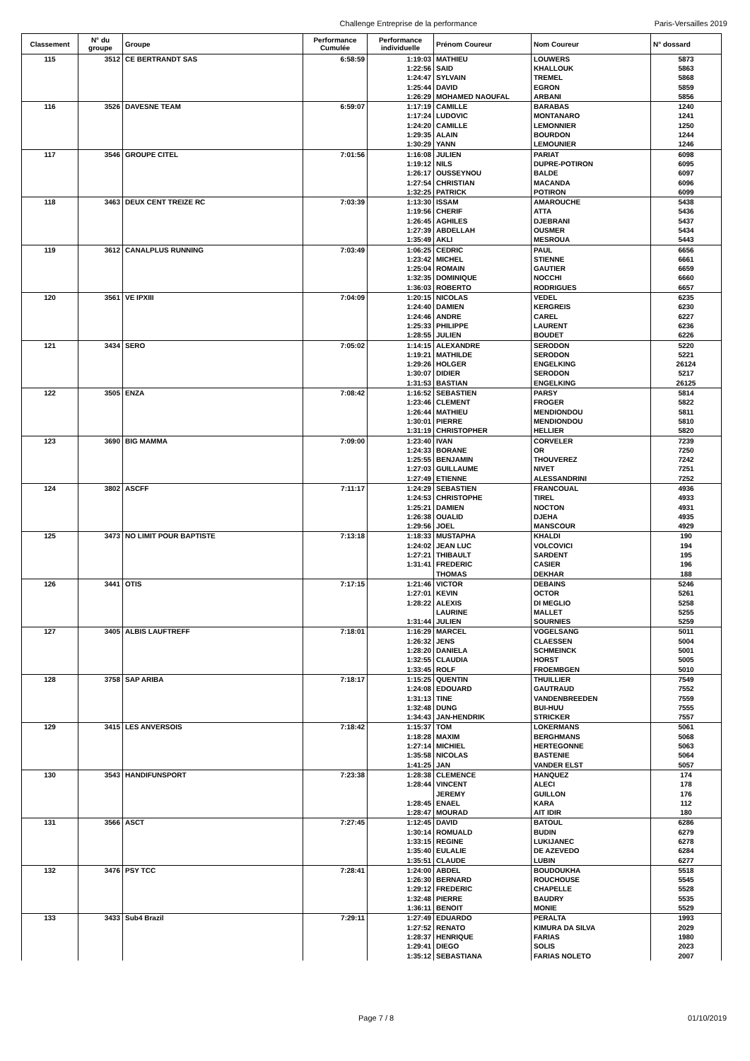Challenge Entreprise de la performance Paris-Versailles 2019
| Classement | N° du groupe | Groupe | Performance Cumulée | Performance individuelle | Prénom Coureur | Nom Coureur | N° dossard |
| --- | --- | --- | --- | --- | --- | --- | --- |
| 115 | 3512 | CE BERTRANDT SAS | 6:58:59 | 1:19:03 | MATHIEU | LOUWERS | 5873 |
| | | | | 1:22:56 | SAID | KHALLOUK | 5863 |
| | | | | 1:24:47 | SYLVAIN | TREMEL | 5868 |
| | | | | 1:25:44 | DAVID | EGRON | 5859 |
| | | | | 1:26:29 | MOHAMED NAOUFAL | ARBANI | 5856 |
| 116 | 3526 | DAVESNE TEAM | 6:59:07 | 1:17:19 | CAMILLE | BARABAS | 1240 |
| | | | | 1:17:24 | LUDOVIC | MONTANARO | 1241 |
| | | | | 1:24:20 | CAMILLE | LEMONNIER | 1250 |
| | | | | 1:29:35 | ALAIN | BOURDON | 1244 |
| | | | | 1:30:29 | YANN | LEMOUNIER | 1246 |
| 117 | 3546 | GROUPE CITEL | 7:01:56 | 1:16:08 | JULIEN | PARIAT | 6098 |
| | | | | 1:19:12 | NILS | DUPRE-POTIRON | 6095 |
| | | | | 1:26:17 | OUSSEYNOU | BALDE | 6097 |
| | | | | 1:27:54 | CHRISTIAN | MACANDA | 6096 |
| | | | | 1:32:25 | PATRICK | POTIRON | 6099 |
| 118 | 3463 | DEUX CENT TREIZE RC | 7:03:39 | 1:13:30 | ISSAM | AMAROUCHE | 5438 |
| | | | | 1:19:56 | CHERIF | ATTA | 5436 |
| | | | | 1:26:45 | AGHILES | DJEBRANI | 5437 |
| | | | | 1:27:39 | ABDELLAH | OUSMER | 5434 |
| | | | | 1:35:49 | AKLI | MESROUA | 5443 |
| 119 | 3612 | CANALPLUS RUNNING | 7:03:49 | 1:06:25 | CEDRIC | PAUL | 6656 |
| | | | | 1:23:42 | MICHEL | STIENNE | 6661 |
| | | | | 1:25:04 | ROMAIN | GAUTIER | 6659 |
| | | | | 1:32:35 | DOMINIQUE | NOCCHI | 6660 |
| | | | | 1:36:03 | ROBERTO | RODRIGUES | 6657 |
| 120 | 3561 | VE IPXIII | 7:04:09 | 1:20:15 | NICOLAS | VEDEL | 6235 |
| | | | | 1:24:40 | DAMIEN | KERGREIS | 6230 |
| | | | | 1:24:46 | ANDRE | CAREL | 6227 |
| | | | | 1:25:33 | PHILIPPE | LAURENT | 6236 |
| | | | | 1:28:55 | JULIEN | BOUDET | 6226 |
| 121 | 3434 | SERO | 7:05:02 | 1:14:15 | ALEXANDRE | SERODON | 5220 |
| | | | | 1:19:21 | MATHILDE | SERODON | 5221 |
| | | | | 1:29:26 | HOLGER | ENGELKING | 26124 |
| | | | | 1:30:07 | DIDIER | SERODON | 5217 |
| | | | | 1:31:53 | BASTIAN | ENGELKING | 26125 |
| 122 | 3505 | ENZA | 7:08:42 | 1:16:52 | SEBASTIEN | PARSY | 5814 |
| | | | | 1:23:46 | CLEMENT | FROGER | 5822 |
| | | | | 1:26:44 | MATHIEU | MENDIONDOU | 5811 |
| | | | | 1:30:01 | PIERRE | MENDIONDOU | 5810 |
| | | | | 1:31:19 | CHRISTOPHER | HELLIER | 5820 |
| 123 | 3690 | BIG MAMMA | 7:09:00 | 1:23:40 | IVAN | CORVELER | 7239 |
| | | | | 1:24:33 | BORANE | OR | 7250 |
| | | | | 1:25:55 | BENJAMIN | THOUVEREZ | 7242 |
| | | | | 1:27:03 | GUILLAUME | NIVET | 7251 |
| | | | | 1:27:49 | ETIENNE | ALESSANDRINI | 7252 |
| 124 | 3802 | ASCFF | 7:11:17 | 1:24:29 | SEBASTIEN | FRANCOUAL | 4936 |
| | | | | 1:24:53 | CHRISTOPHE | TIREL | 4933 |
| | | | | 1:25:21 | DAMIEN | NOCTON | 4931 |
| | | | | 1:26:38 | OUALID | DJEHA | 4935 |
| | | | | 1:29:56 | JOEL | MANSCOUR | 4929 |
| 125 | 3473 | NO LIMIT POUR BAPTISTE | 7:13:18 | 1:18:33 | MUSTAPHA | KHALDI | 190 |
| | | | | 1:24:02 | JEAN LUC | VOLCOVICI | 194 |
| | | | | 1:27:21 | THIBAULT | SARDENT | 195 |
| | | | | 1:31:41 | FREDERIC | CASIER | 196 |
| | | | | | THOMAS | DEKHAR | 188 |
| 126 | 3441 | OTIS | 7:17:15 | 1:21:46 | VICTOR | DEBAINS | 5246 |
| | | | | 1:27:01 | KEVIN | OCTOR | 5261 |
| | | | | 1:28:22 | ALEXIS | DI MEGLIO | 5258 |
| | | | | | LAURINE | MALLET | 5255 |
| | | | | 1:31:44 | JULIEN | SOURNIES | 5259 |
| 127 | 3405 | ALBIS LAUFTREFF | 7:18:01 | 1:16:29 | MARCEL | VOGELSANG | 5011 |
| | | | | 1:26:32 | JENS | CLAESSEN | 5004 |
| | | | | 1:28:20 | DANIELA | SCHMEINCK | 5001 |
| | | | | 1:32:55 | CLAUDIA | HORST | 5005 |
| | | | | 1:33:45 | ROLF | FROEMBGEN | 5010 |
| 128 | 3758 | SAP ARIBA | 7:18:17 | 1:15:25 | QUENTIN | THUILLIER | 7549 |
| | | | | 1:24:08 | EDOUARD | GAUTRAUD | 7552 |
| | | | | 1:31:13 | TINE | VANDENBREEDEN | 7559 |
| | | | | 1:32:48 | DUNG | BUI-HUU | 7555 |
| | | | | 1:34:43 | JAN-HENDRIK | STRICKER | 7557 |
| 129 | 3415 | LES ANVERSOIS | 7:18:42 | 1:15:37 | TOM | LOKERMANS | 5061 |
| | | | | 1:18:28 | MAXIM | BERGHMANS | 5068 |
| | | | | 1:27:14 | MICHIEL | HERTEGONNE | 5063 |
| | | | | 1:35:58 | NICOLAS | BASTENIE | 5064 |
| | | | | 1:41:25 | JAN | VANDER ELST | 5057 |
| 130 | 3543 | HANDIFUNSPORT | 7:23:38 | 1:28:38 | CLEMENCE | HANQUEZ | 174 |
| | | | | 1:28:44 | VINCENT | ALECI | 178 |
| | | | | | JEREMY | GUILLON | 176 |
| | | | | 1:28:45 | ENAEL | KARA | 112 |
| | | | | 1:28:47 | MOURAD | AIT IDIR | 180 |
| 131 | 3566 | ASCT | 7:27:45 | 1:12:45 | DAVID | BATOUL | 6286 |
| | | | | 1:30:14 | ROMUALD | BUDIN | 6279 |
| | | | | 1:33:15 | REGINE | LUKIJANEC | 6278 |
| | | | | 1:35:40 | EULALIE | DE AZEVEDO | 6284 |
| | | | | 1:35:51 | CLAUDE | LUBIN | 6277 |
| 132 | 3476 | PSY TCC | 7:28:41 | 1:24:00 | ABDEL | BOUDOUKHA | 5518 |
| | | | | 1:26:30 | BERNARD | ROUCHOUSE | 5545 |
| | | | | 1:29:12 | FREDERIC | CHAPELLE | 5528 |
| | | | | 1:32:48 | PIERRE | BAUDRY | 5535 |
| | | | | 1:36:11 | BENOIT | MONIE | 5529 |
| 133 | 3433 | Sub4 Brazil | 7:29:11 | 1:27:49 | EDUARDO | PERALTA | 1993 |
| | | | | 1:27:52 | RENATO | KIMURA DA SILVA | 2029 |
| | | | | 1:28:37 | HENRIQUE | FARIAS | 1980 |
| | | | | 1:29:41 | DIEGO | SOLIS | 2023 |
| | | | | 1:35:12 | SEBASTIANA | FARIAS NOLETO | 2007 |
Page 7 / 8 01/10/2019